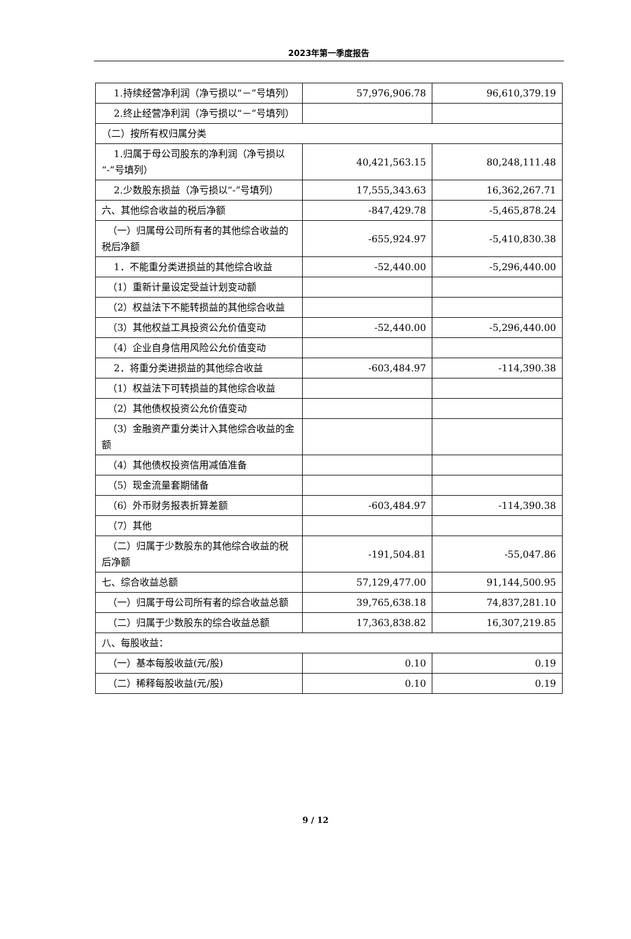2023年第一季度报告
| 1.持续经营净利润（净亏损以“－”号填列） | 57,976,906.78 | 96,610,379.19 |
| 2.终止经营净利润（净亏损以“－”号填列） | | |
| （二）按所有权归属分类 | | |
| 1.归属于母公司股东的净利润（净亏损以“-”号填列） | 40,421,563.15 | 80,248,111.48 |
| 2.少数股东损益（净亏损以“-”号填列） | 17,555,343.63 | 16,362,267.71 |
| 六、其他综合收益的税后净额 | -847,429.78 | -5,465,878.24 |
| （一）归属母公司所有者的其他综合收益的税后净额 | -655,924.97 | -5,410,830.38 |
| 1．不能重分类进损益的其他综合收益 | -52,440.00 | -5,296,440.00 |
| （1）重新计量设定受益计划变动额 | | |
| （2）权益法下不能转损益的其他综合收益 | | |
| （3）其他权益工具投资公允价值变动 | -52,440.00 | -5,296,440.00 |
| （4）企业自身信用风险公允价值变动 | | |
| 2．将重分类进损益的其他综合收益 | -603,484.97 | -114,390.38 |
| （1）权益法下可转损益的其他综合收益 | | |
| （2）其他债权投资公允价值变动 | | |
| （3）金融资产重分类计入其他综合收益的金额 | | |
| （4）其他债权投资信用减值准备 | | |
| （5）现金流量套期储备 | | |
| （6）外币财务报表折算差额 | -603,484.97 | -114,390.38 |
| （7）其他 | | |
| （二）归属于少数股东的其他综合收益的税后净额 | -191,504.81 | -55,047.86 |
| 七、综合收益总额 | 57,129,477.00 | 91,144,500.95 |
| （一）归属于母公司所有者的综合收益总额 | 39,765,638.18 | 74,837,281.10 |
| （二）归属于少数股东的综合收益总额 | 17,363,838.82 | 16,307,219.85 |
| 八、每股收益： | | |
| （一）基本每股收益(元/股) | 0.10 | 0.19 |
| （二）稀释每股收益(元/股) | 0.10 | 0.19 |
9 / 12